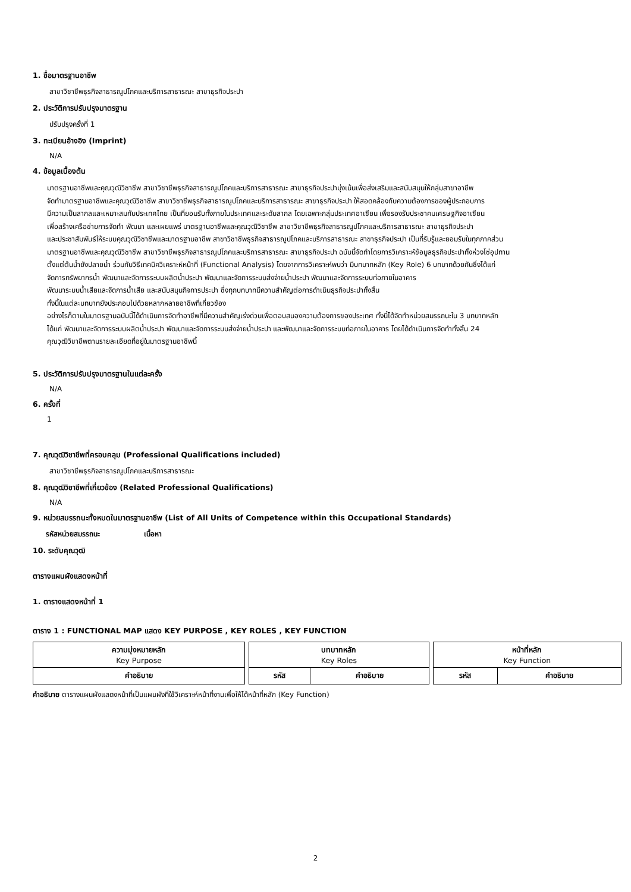1. ชื่อมาตรฐานอาชีพ
สาขาวิชาชีพธุรกิจสาธารณูปโภคและบริการสาธารณะ สาขาธุรกิจประปา
2. ประวัติการปรับปรุงมาตรฐาน
ปรับปรุงครั้งที่ 1
3. ทะเบียนอ้างอิง (Imprint)
N/A
4. ข้อมูลเบื้องต้น
มาตรฐานอาชีพและคุณวุฒิวิชาชีพ สาขาวิชาชีพธุรกิจสาธารณูปโภคและบริการสาธารณะ สาขาธุรกิจประปามุ่งเน้นเพื่อส่งเสริมและสนับสนุนให้กลุ่มสาขาอาชีพ
จัดทำมาตรฐานอาชีพและคุณวุฒิวิชาชีพ สาขาวิชาชีพธุรกิจสาธารณูปโภคและบริการสาธารณะ สาขาธุรกิจประปา ให้สอดคล้องกับความต้องการของผู้ประกอบการ
มีความเป็นสากลและเหมาะสมกับประเทศไทย เป็นที่ยอมรับทั้งภายในประเทศและระดับสากล โดยเฉพาะกลุ่มประเทศอาเซียน เพื่อรองรับประชาคมเศรษฐกิจอาเซียน
เพื่อสร้างเครือข่ายการจัดทำ พัฒนา และเผยแพร่ มาตรฐานอาชีพและคุณวุฒิวิชาชีพ สาขาวิชาชีพธุรกิจสาธารณูปโภคและบริการสาธารณะ สาขาธุรกิจประปา
และประชาสัมพันธ์ให้ระบบคุณวุฒิวิชาชีพและมาตรฐานอาชีพ สาขาวิชาชีพธุรกิจสาธารณูปโภคและบริการสาธารณะ สาขาธุรกิจประปา เป็นที่รับรู้และยอมรับในทุกภาคส่วน
มาตรฐานอาชีพและคุณวุฒิวิชาชีพ สาขาวิชาชีพธุรกิจสาธารณูปโภคและบริการสาธารณะ สาขาธุรกิจประปา ฉบับนี้จัดทำโดยการวิเคราะห์ข้อมูลธุรกิจประปาทั้งห่วงโซ่อุปทาน
ตั้งแต่ต้นน้ำยังปลายน้ำ ร่วมกับวิธีเทคนิควิเคราะห์หน้าที่ (Functional Analysis) โดยจากการวิเคราะห์พบว่า มีบทบาทหลัก (Key Role) 6 บทบาทด้วยกันซึ่งได้แก่
จัดการทรัพยากรน้ำ พัฒนาและจัดการระบบผลิตน้ำประปา พัฒนาและจัดการระบบส่งจ่ายน้ำประปา พัฒนาและจัดการระบบท่อภายในอาคาร
พัฒนาระบบน้ำเสียและจัดการน้ำเสีย และสนับสนุนกิจการประปา ซึ่งทุกบทบาทมีความสำคัญต่อการดำเนินธุรกิจประปาทั้งสิ้น
ทั้งนี้ในแต่ละบทบาทยังประกอบไปด้วยหลากหลายอาชีพที่เกี่ยวข้อง
อย่างไรก็ตามในมาตรฐานฉบับนี้ได้ดำเนินการจัดทำอาชีพที่มีความสำคัญเร่งด่วนเพื่อตอบสนองความต้องการของประเทศ ทั้งนี้ได้จัดทำหน่วยสมรรถนะใน 3 บทบาทหลัก
ได้แก่ พัฒนาและจัดการระบบผลิตน้ำประปา พัฒนาและจัดการระบบส่งจ่ายน้ำประปา และพัฒนาและจัดการระบบท่อภายในอาคาร โดยได้ดำเนินการจัดทำทั้งสิ้น 24
คุณวุฒิวิชาชีพตามรายละเอียดที่อยู่ในมาตรฐานอาชีพนี้
5. ประวัติการปรับปรุงมาตรฐานในแต่ละครั้ง
N/A
6. ครั้งที่
1
7. คุณวุฒิวิชาชีพที่ครอบคลุม (Professional Qualifications included)
สาขาวิชาชีพธุรกิจสาธารณูปโภคและบริการสาธารณะ
8. คุณวุฒิวิชาชีพที่เกี่ยวข้อง (Related Professional Qualifications)
N/A
9. หน่วยสมรรถนะทั้งหมดในมาตรฐานอาชีพ (List of All Units of Competence within this Occupational Standards)
รหัสหน่วยสมรรถนะ เนื้อหา
10. ระดับคุณวุฒิ
ตารางแผนผังแสดงหน้าที่
1. ตารางแสดงหน้าที่ 1
ตาราง 1 : FUNCTIONAL MAP แสดง KEY PURPOSE , KEY ROLES , KEY FUNCTION
| ความมุ่งหมายหลัก Key Purpose | | บทบาทหลัก Key Roles | | | หน้าที่หลัก Key Function | |
| คำอธิบาย | | รหัส | คำอธิบาย | | รหัส | คำอธิบาย |
คำอธิบาย ตารางแผนผังแสดงหน้าที่เป็นแผนผังที่ใช้วิเคราะห์หน้าที่งานเพื่อให้ได้หน้าที่หลัก (Key Function)
2